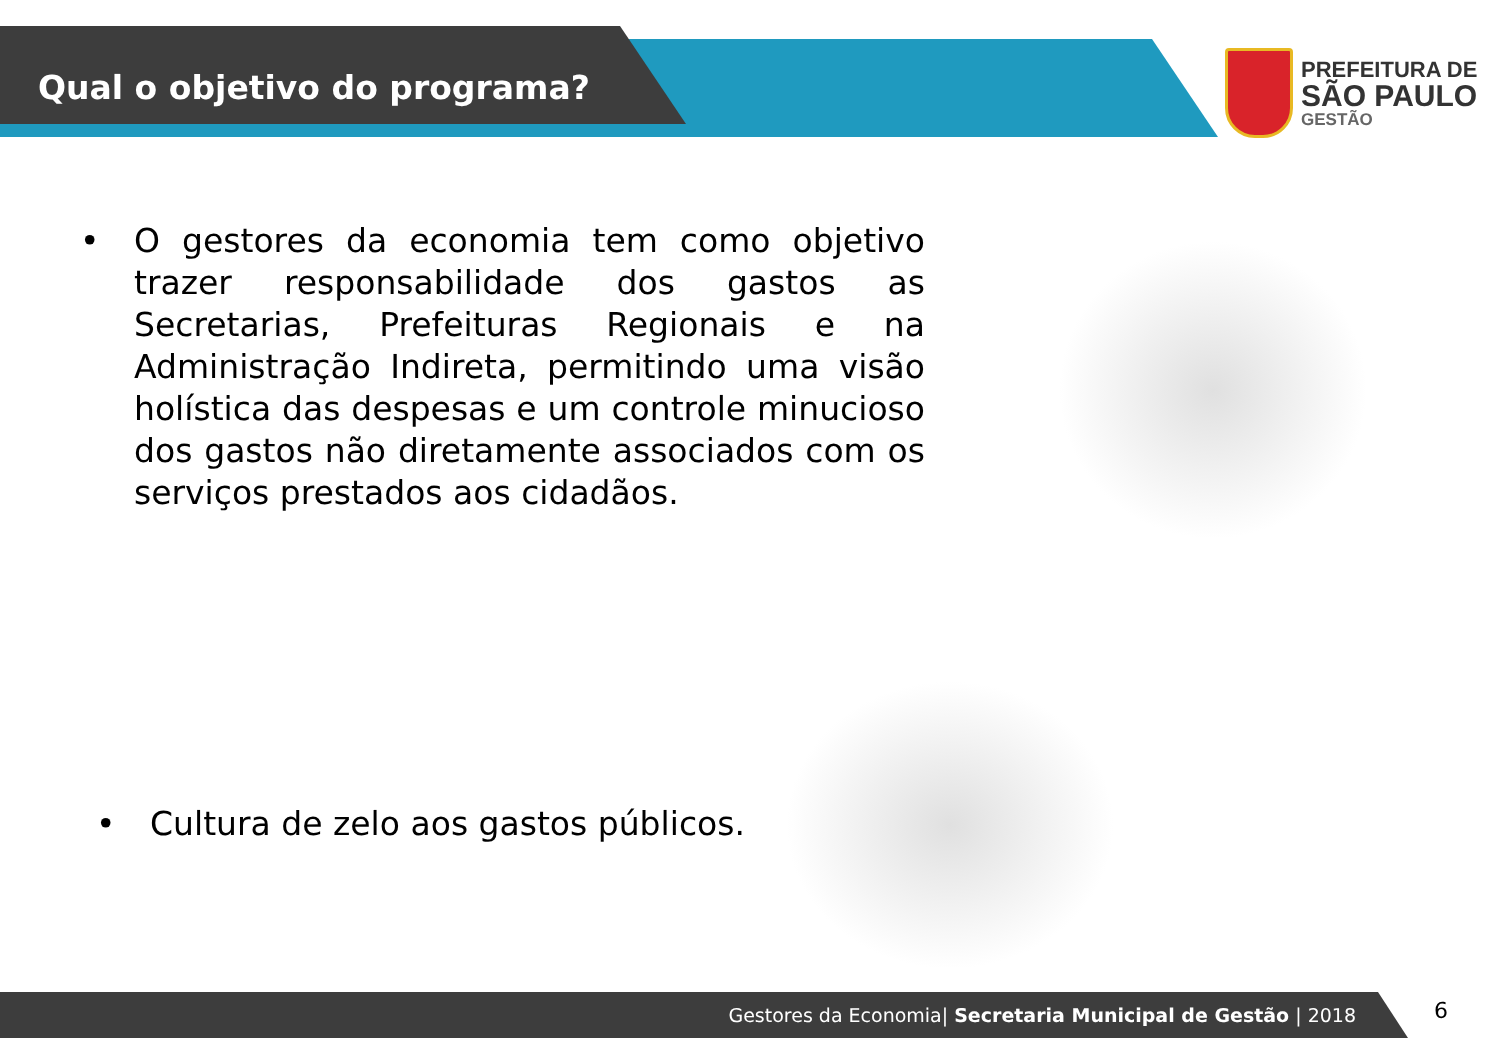Qual o objetivo do programa?
PREFEITURA DE
SÃO PAULO
GESTÃO
• O gestores da economia tem como objetivo trazer responsabilidade dos gastos as Secretarias, Prefeituras Regionais e na Administração Indireta, permitindo uma visão holística das despesas e um controle minucioso dos gastos não diretamente associados com os serviços prestados aos cidadãos.
• Cultura de zelo aos gastos públicos.
Gestores da Economia| Secretaria Municipal de Gestão | 2018 6